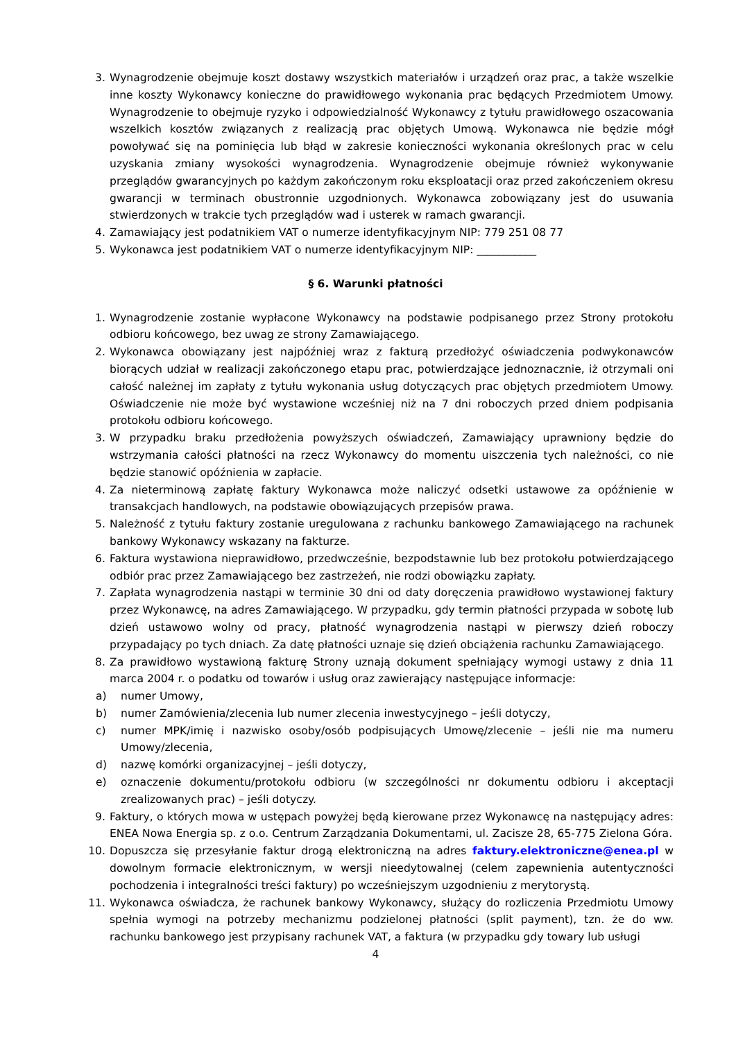3. Wynagrodzenie obejmuje koszt dostawy wszystkich materiałów i urządzeń oraz prac, a także wszelkie inne koszty Wykonawcy konieczne do prawidłowego wykonania prac będących Przedmiotem Umowy. Wynagrodzenie to obejmuje ryzyko i odpowiedzialność Wykonawcy z tytułu prawidłowego oszacowania wszelkich kosztów związanych z realizacją prac objętych Umową. Wykonawca nie będzie mógł powoływać się na pominięcia lub błąd w zakresie konieczności wykonania określonych prac w celu uzyskania zmiany wysokości wynagrodzenia. Wynagrodzenie obejmuje również wykonywanie przeglądów gwarancyjnych po każdym zakończonym roku eksploatacji oraz przed zakończeniem okresu gwarancji w terminach obustronnie uzgodnionych. Wykonawca zobowiązany jest do usuwania stwierdzonych w trakcie tych przeglądów wad i usterek w ramach gwarancji.
4. Zamawiający jest podatnikiem VAT o numerze identyfikacyjnym NIP: 779 251 08 77
5. Wykonawca jest podatnikiem VAT o numerze identyfikacyjnym NIP: ___________
§ 6. Warunki płatności
1. Wynagrodzenie zostanie wypłacone Wykonawcy na podstawie podpisanego przez Strony protokołu odbioru końcowego, bez uwag ze strony Zamawiającego.
2. Wykonawca obowiązany jest najpóźniej wraz z fakturą przedłożyć oświadczenia podwykonawców biorących udział w realizacji zakończonego etapu prac, potwierdzające jednoznacznie, iż otrzymali oni całość należnej im zapłaty z tytułu wykonania usług dotyczących prac objętych przedmiotem Umowy. Oświadczenie nie może być wystawione wcześniej niż na 7 dni roboczych przed dniem podpisania protokołu odbioru końcowego.
3. W przypadku braku przedłożenia powyższych oświadczeń, Zamawiający uprawniony będzie do wstrzymania całości płatności na rzecz Wykonawcy do momentu uiszczenia tych należności, co nie będzie stanowić opóźnienia w zapłacie.
4. Za nieterminową zapłatę faktury Wykonawca może naliczyć odsetki ustawowe za opóźnienie w transakcjach handlowych, na podstawie obowiązujących przepisów prawa.
5. Należność z tytułu faktury zostanie uregulowana z rachunku bankowego Zamawiającego na rachunek bankowy Wykonawcy wskazany na fakturze.
6. Faktura wystawiona nieprawidłowo, przedwcześnie, bezpodstawnie lub bez protokołu potwierdzającego odbiór prac przez Zamawiającego bez zastrzeżeń, nie rodzi obowiązku zapłaty.
7. Zapłata wynagrodzenia nastąpi w terminie 30 dni od daty doręczenia prawidłowo wystawionej faktury przez Wykonawcę, na adres Zamawiającego. W przypadku, gdy termin płatności przypada w sobotę lub dzień ustawowo wolny od pracy, płatność wynagrodzenia nastąpi w pierwszy dzień roboczy przypadający po tych dniach. Za datę płatności uznaje się dzień obciążenia rachunku Zamawiającego.
8. Za prawidłowo wystawioną fakturę Strony uznają dokument spełniający wymogi ustawy z dnia 11 marca 2004 r. o podatku od towarów i usług oraz zawierający następujące informacje:
a) numer Umowy,
b) numer Zamówienia/zlecenia lub numer zlecenia inwestycyjnego – jeśli dotyczy,
c) numer MPK/imię i nazwisko osoby/osób podpisujących Umowę/zlecenie – jeśli nie ma numeru Umowy/zlecenia,
d) nazwę komórki organizacyjnej – jeśli dotyczy,
e) oznaczenie dokumentu/protokołu odbioru (w szczególności nr dokumentu odbioru i akceptacji zrealizowanych prac) – jeśli dotyczy.
9. Faktury, o których mowa w ustępach powyżej będą kierowane przez Wykonawcę na następujący adres: ENEA Nowa Energia sp. z o.o. Centrum Zarządzania Dokumentami, ul. Zacisze 28, 65-775 Zielona Góra.
10. Dopuszcza się przesyłanie faktur drogą elektroniczną na adres faktury.elektroniczne@enea.pl w dowolnym formacie elektronicznym, w wersji nieedytowalnej (celem zapewnienia autentyczności pochodzenia i integralności treści faktury) po wcześniejszym uzgodnieniu z merytorystą.
11. Wykonawca oświadcza, że rachunek bankowy Wykonawcy, służący do rozliczenia Przedmiotu Umowy spełnia wymogi na potrzeby mechanizmu podzielonej płatności (split payment), tzn. że do ww. rachunku bankowego jest przypisany rachunek VAT, a faktura (w przypadku gdy towary lub usługi
4